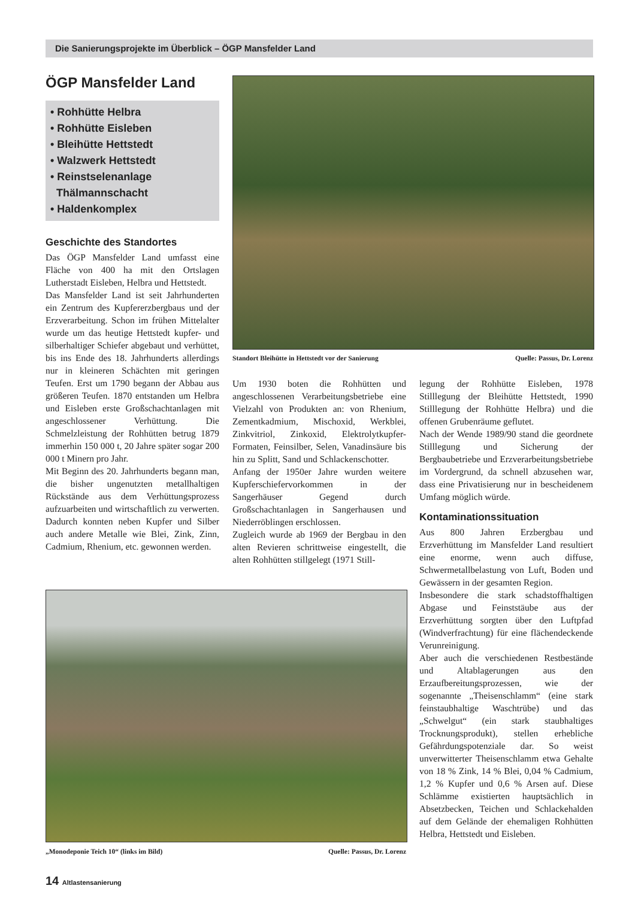Die Sanierungsprojekte im Überblick – ÖGP Mansfelder Land
ÖGP Mansfelder Land
• Rohhütte Helbra
• Rohhütte Eisleben
• Bleihütte Hettstedt
• Walzwerk Hettstedt
• Reinstselenanlage
Thälmannschacht
• Haldenkomplex
Geschichte des Standortes
Das ÖGP Mansfelder Land umfasst eine Fläche von 400 ha mit den Ortslagen Lutherstadt Eisleben, Helbra und Hettstedt.
Das Mansfelder Land ist seit Jahrhunderten ein Zentrum des Kupfererzbergbaus und der Erzverarbeitung. Schon im frühen Mittelalter wurde um das heutige Hettstedt kupfer- und silberhaltiger Schiefer abgebaut und verhüttet, bis ins Ende des 18. Jahrhunderts allerdings nur in kleineren Schächten mit geringen Teufen. Erst um 1790 begann der Abbau aus größeren Teufen. 1870 entstanden um Helbra und Eisleben erste Großschachtanlagen mit angeschlossener Verhüttung. Die Schmelzleistung der Rohhütten betrug 1879 immerhin 150 000 t, 20 Jahre später sogar 200 000 t Minern pro Jahr.
Mit Beginn des 20. Jahrhunderts begann man, die bisher ungenutzten metallhaltigen Rückstände aus dem Verhüttungsprozess aufzuarbeiten und wirtschaftlich zu verwerten. Dadurch konnten neben Kupfer und Silber auch andere Metalle wie Blei, Zink, Zinn, Cadmium, Rhenium, etc. gewonnen werden.
Standort Bleihütte in Hettstedt vor der Sanierung Quelle: Passus, Dr. Lorenz
Um 1930 boten die Rohhütten und angeschlossenen Verarbeitungsbetriebe eine Vielzahl von Produkten an: von Rhenium, Zementkadmium, Mischoxid, Werkblei, Zinkvitriol, Zinkoxid, Elektrolytkupfer-Formaten, Feinsilber, Selen, Vanadinsäure bis hin zu Splitt, Sand und Schlackenschotter.
Anfang der 1950er Jahre wurden weitere Kupferschiefervorkommen in der Sangerhäuser Gegend durch Großschachtanlagen in Sangerhausen und Niederröblingen erschlossen.
Zugleich wurde ab 1969 der Bergbau in den alten Revieren schrittweise eingestellt, die alten Rohhütten stillgelegt (1971 Still-
legung der Rohhütte Eisleben, 1978 Stilllegung der Bleihütte Hettstedt, 1990 Stilllegung der Rohhütte Helbra) und die offenen Grubenräume geflutet.
Nach der Wende 1989/90 stand die geordnete Stilllegung und Sicherung der Bergbaubetriebe und Erzverarbeitungsbetriebe im Vordergrund, da schnell abzusehen war, dass eine Privatisierung nur in bescheidenem Umfang möglich würde.
Kontaminationssituation
Aus 800 Jahren Erzbergbau und Erzverhüttung im Mansfelder Land resultiert eine enorme, wenn auch diffuse, Schwermetallbelastung von Luft, Boden und Gewässern in der gesamten Region.
Insbesondere die stark schadstoffhaltigen Abgase und Feinststäube aus der Erzverhüttung sorgten über den Luftpfad (Windverfrachtung) für eine flächendeckende Verunreinigung.
Aber auch die verschiedenen Restbestände und Altablagerungen aus den Erzaufbereitungsprozessen, wie der sogenannte „Theisenschlamm“ (eine stark feinstaubhaltige Waschtrübe) und das „Schwelgut“ (ein stark staubhaltiges Trocknungsprodukt), stellen erhebliche Gefährdungspotenziale dar. So weist unverwitterter Theisenschlamm etwa Gehalte von 18 % Zink, 14 % Blei, 0,04 % Cadmium, 1,2 % Kupfer und 0,6 % Arsen auf. Diese Schlämme existierten hauptsächlich in Absetzbecken, Teichen und Schlackehalden auf dem Gelände der ehemaligen Rohhütten Helbra, Hettstedt und Eisleben.
„Monodeponie Teich 10“ (links im Bild) Quelle: Passus, Dr. Lorenz
14 Altlastensanierung